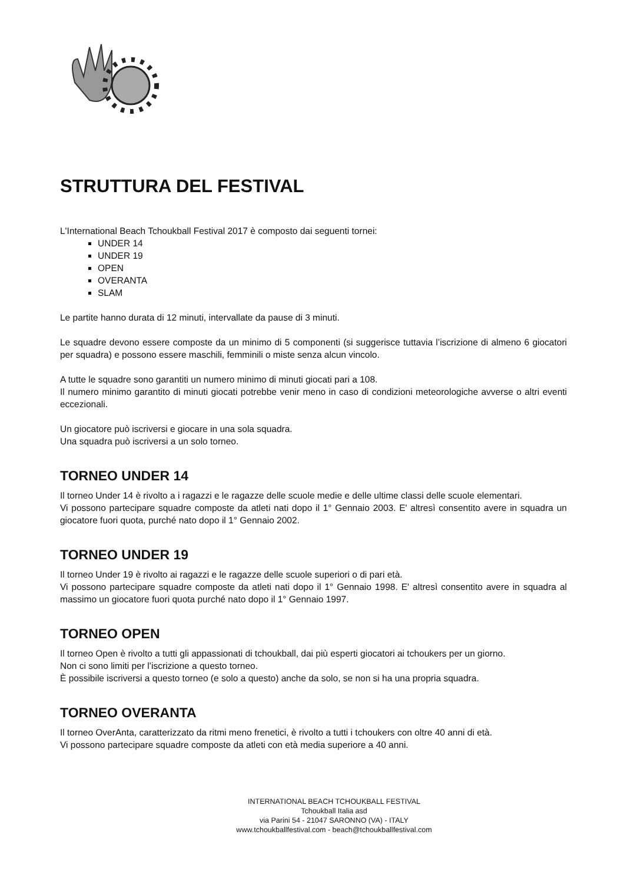STRUTTURA DEL FESTIVAL
L'International Beach Tchoukball Festival 2017 è composto dai seguenti tornei:
UNDER 14
UNDER 19
OPEN
OVERANTA
SLAM
Le partite hanno durata di 12 minuti, intervallate da pause di 3 minuti.
Le squadre devono essere composte da un minimo di 5 componenti (si suggerisce tuttavia l’iscrizione di almeno 6 giocatori per squadra) e possono essere maschili, femminili o miste senza alcun vincolo.
A tutte le squadre sono garantiti un numero minimo di minuti giocati pari a 108.
Il numero minimo garantito di minuti giocati potrebbe venir meno in caso di condizioni meteorologiche avverse o altri eventi eccezionali.
Un giocatore può iscriversi e giocare in una sola squadra.
Una squadra può iscriversi a un solo torneo.
TORNEO UNDER 14
Il torneo Under 14 è rivolto a i ragazzi e le ragazze delle scuole medie e delle ultime classi delle scuole elementari.
Vi possono partecipare squadre composte da atleti nati dopo il 1° Gennaio 2003. E' altresì consentito avere in squadra un giocatore fuori quota, purché nato dopo il 1° Gennaio 2002.
TORNEO UNDER 19
Il torneo Under 19 è rivolto ai ragazzi e le ragazze delle scuole superiori o di pari età.
Vi possono partecipare squadre composte da atleti nati dopo il 1° Gennaio 1998. E' altresì consentito avere in squadra al massimo un giocatore fuori quota purché nato dopo il 1° Gennaio 1997.
TORNEO OPEN
Il torneo Open è rivolto a tutti gli appassionati di tchoukball, dai più esperti giocatori ai tchoukers per un giorno.
Non ci sono limiti per l’iscrizione a questo torneo.
È possibile iscriversi a questo torneo (e solo a questo) anche da solo, se non si ha una propria squadra.
TORNEO OVERANTA
Il torneo OverAnta, caratterizzato da ritmi meno frenetici, è rivolto a tutti i tchoukers con oltre 40 anni di età.
Vi possono partecipare squadre composte da atleti con età media superiore a 40 anni.
INTERNATIONAL BEACH TCHOUKBALL FESTIVAL
Tchoukball Italia asd
via Parini 54 - 21047 SARONNO (VA) - ITALY
www.tchoukballfestival.com - beach@tchoukballfestival.com